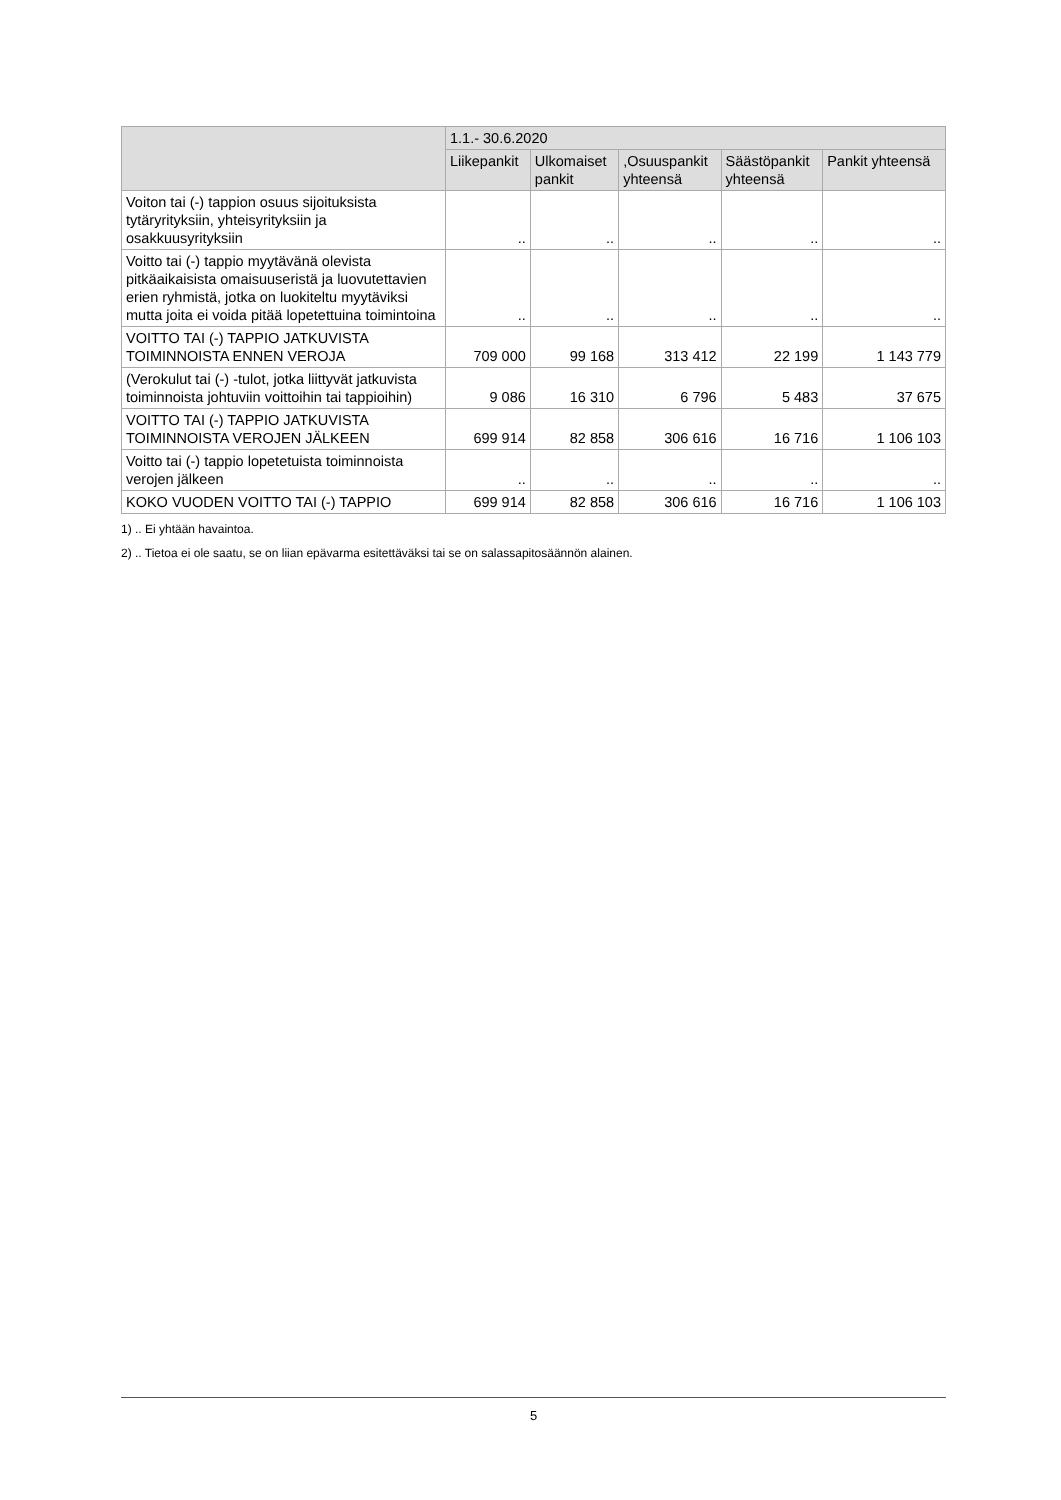| | 1.1.- 30.6.2020 | | | | |
| --- | --- | --- | --- | --- | --- |
| | Liikepankit | Ulkomaiset pankit | ,Osuuspankit yhteensä | Säästöpankit yhteensä | Pankit yhteensä |
| Voiton tai (-) tappion osuus sijoituksista tytäryrityksiin, yhteisyrityksiin ja osakkuusyrityksiin | .. | .. | .. | .. | .. |
| Voitto tai (-) tappio myytävänä olevista pitkäaikaisista omaisuuseristä ja luovutettavien erien ryhmistä, jotka on luokiteltu myytäviksi mutta joita ei voida pitää lopetettuina toimintoina | .. | .. | .. | .. | .. |
| VOITTO TAI (-) TAPPIO JATKUVISTA TOIMINNOISTA ENNEN VEROJA | 709 000 | 99 168 | 313 412 | 22 199 | 1 143 779 |
| (Verokulut tai (-) -tulot, jotka liittyvät jatkuvista toiminnoista johtuviin voittoihin tai tappioihin) | 9 086 | 16 310 | 6 796 | 5 483 | 37 675 |
| VOITTO TAI (-) TAPPIO JATKUVISTA TOIMINNOISTA VEROJEN JÄLKEEN | 699 914 | 82 858 | 306 616 | 16 716 | 1 106 103 |
| Voitto tai (-) tappio lopetetuista toiminnoista verojen jälkeen | .. | .. | .. | .. | .. |
| KOKO VUODEN VOITTO TAI (-) TAPPIO | 699 914 | 82 858 | 306 616 | 16 716 | 1 106 103 |
1) .. Ei yhtään havaintoa.
2) .. Tietoa ei ole saatu, se on liian epävarma esitettäväksi tai se on salassapitosäännön alainen.
5